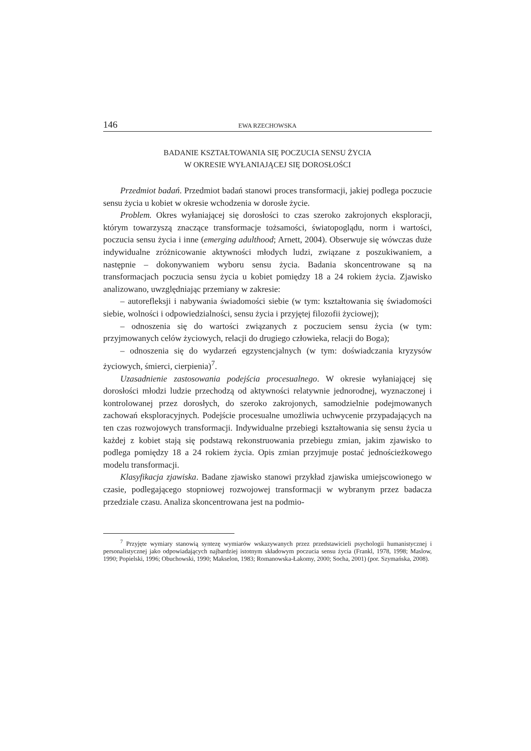146 EWA RZECHOWSKA
BADANIE KSZTAŁTOWANIA SIĘ POCZUCIA SENSU ŻYCIA
W OKRESIE WYŁANIAJĄCEJ SIĘ DOROSŁOŚCI
Przedmiot badań. Przedmiot badań stanowi proces transformacji, jakiej podlega poczucie sensu życia u kobiet w okresie wchodzenia w dorosłe życie.
Problem. Okres wyłaniającej się dorosłości to czas szeroko zakrojonych eksploracji, którym towarzyszą znaczące transformacje tożsamości, światopoglądu, norm i wartości, poczucia sensu życia i inne (emerging adulthood; Arnett, 2004). Obserwuje się wówczas duże indywidualne zróżnicowanie aktywności młodych ludzi, związane z poszukiwaniem, a następnie – dokonywaniem wyboru sensu życia. Badania skoncentrowane są na transformacjach poczucia sensu życia u kobiet pomiędzy 18 a 24 rokiem życia. Zjawisko analizowano, uwzględniając przemiany w zakresie:
– autorefleksji i nabywania świadomości siebie (w tym: kształtowania się świadomości siebie, wolności i odpowiedzialności, sensu życia i przyjętej filozofii życiowej);
– odnoszenia się do wartości związanych z poczuciem sensu życia (w tym: przyjmowanych celów życiowych, relacji do drugiego człowieka, relacji do Boga);
– odnoszenia się do wydarzeń egzystencjalnych (w tym: doświadczania kryzysów życiowych, śmierci, cierpienia)<sup>7</sup>.
Uzasadnienie zastosowania podejścia procesualnego. W okresie wyłaniającej się dorosłości młodzi ludzie przechodzą od aktywności relatywnie jednorodnej, wyznaczonej i kontrolowanej przez dorosłych, do szeroko zakrojonych, samodzielnie podejmowanych zachowań eksploracyjnych. Podejście procesualne umożliwia uchwycenie przypadających na ten czas rozwojowych transformacji. Indywidualne przebiegi kształtowania się sensu życia u każdej z kobiet stają się podstawą rekonstruowania przebiegu zmian, jakim zjawisko to podlega pomiędzy 18 a 24 rokiem życia. Opis zmian przyjmuje postać jednościeżkowego modelu transformacji.
Klasyfikacja zjawiska. Badane zjawisko stanowi przykład zjawiska umiejscowionego w czasie, podlegającego stopniowej rozwojowej transformacji w wybranym przez badacza przedziale czasu. Analiza skoncentrowana jest na podmio-
<sup>7</sup> Przyjęte wymiary stanowią syntezę wymiarów wskazywanych przez przedstawicieli psychologii humanistycznej i personalistycznej jako odpowiadających najbardziej istotnym składowym poczucia sensu życia (Frankl, 1978, 1998; Maslow, 1990; Popielski, 1996; Obuchowski, 1990; Makselon, 1983; Romanowska-Łakomy, 2000; Socha, 2001) (por. Szymańska, 2008).